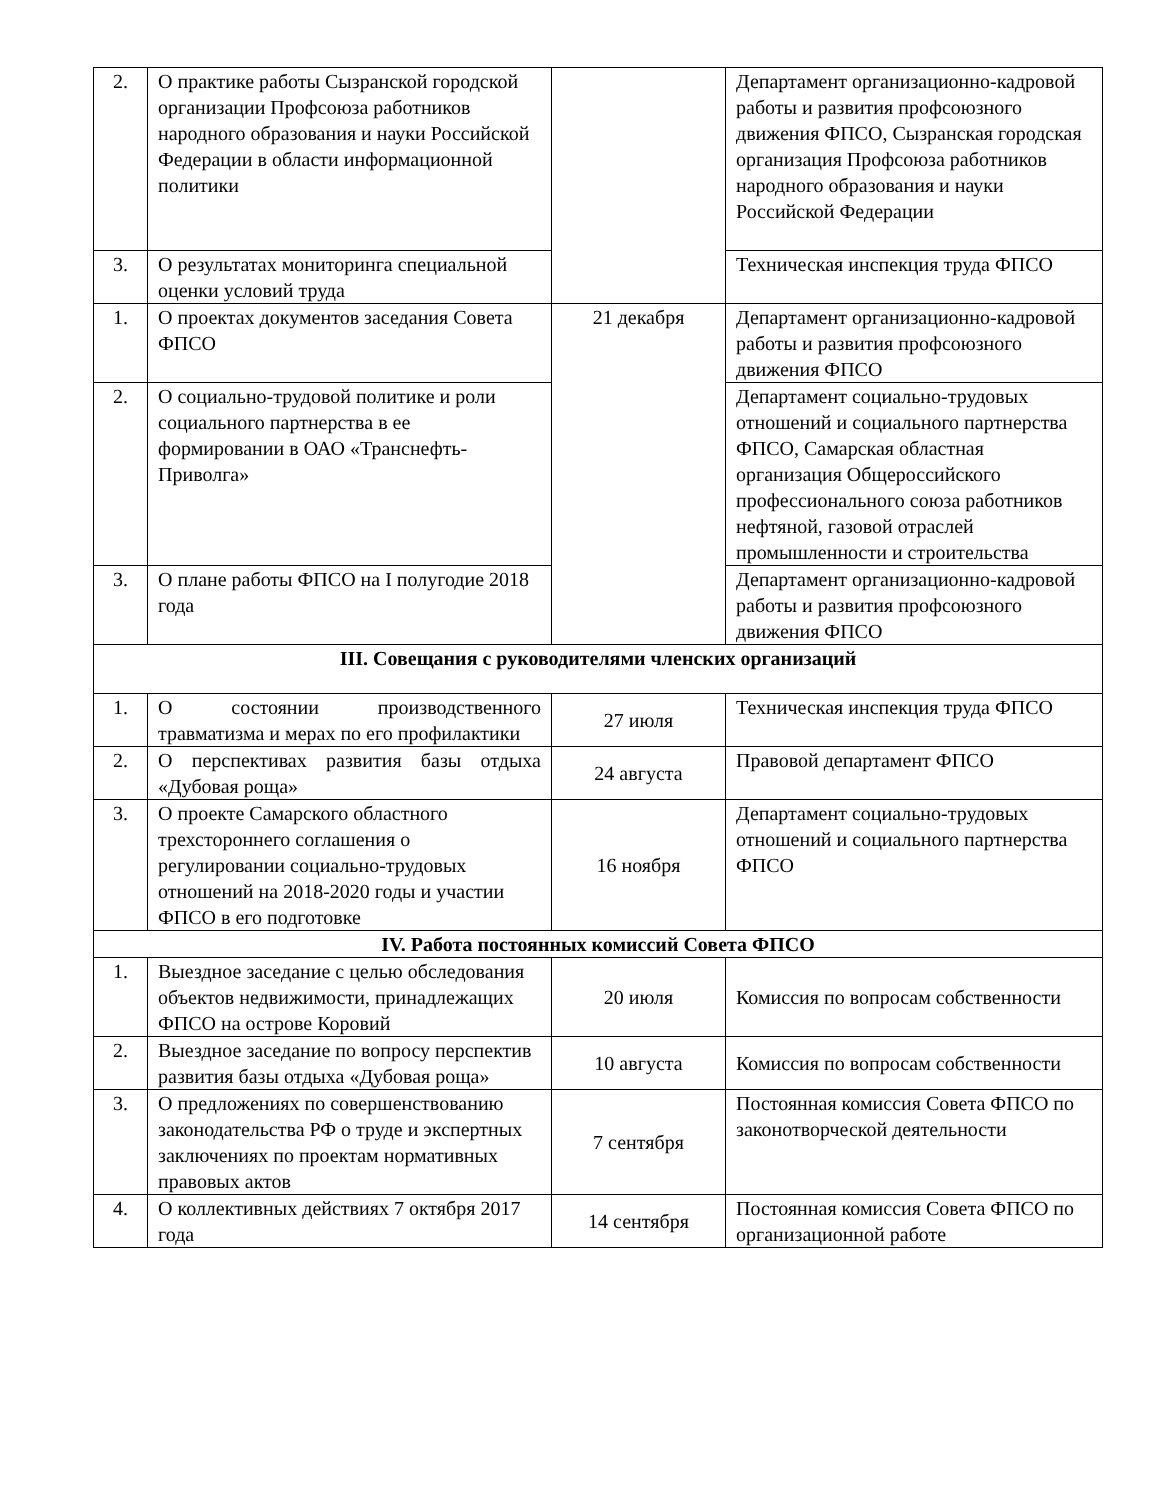| 2. | О практике работы Сызранской городской организации Профсоюза работников народного образования и науки Российской Федерации в области информационной политики | | Департамент организационно-кадровой работы и развития профсоюзного движения ФПСО, Сызранская городская организация Профсоюза работников народного образования и науки Российской Федерации |
| 3. | О результатах мониторинга специальной оценки условий труда | | Техническая инспекция труда ФПСО |
| 1. | О проектах документов заседания Совета ФПСО | 21 декабря | Департамент организационно-кадровой работы и развития профсоюзного движения ФПСО |
| 2. | О социально-трудовой политике и роли социального партнерства в ее формировании в ОАО «Транснефть-Приволга» | | Департамент социально-трудовых отношений и социального партнерства ФПСО, Самарская областная организация Общероссийского профессионального союза работников нефтяной, газовой отраслей промышленности и строительства |
| 3. | О плане работы ФПСО на I полугодие 2018 года | | Департамент организационно-кадровой работы и развития профсоюзного движения ФПСО |
| III. Совещания с руководителями членских организаций | | | |
| 1. | О состоянии производственного травматизма и мерах по его профилактики | 27 июля | Техническая инспекция труда ФПСО |
| 2. | О перспективах развития базы отдыха «Дубовая роща» | 24 августа | Правовой департамент ФПСО |
| 3. | О проекте Самарского областного трехстороннего соглашения о регулировании социально-трудовых отношений на 2018-2020 годы и участии ФПСО в его подготовке | 16 ноября | Департамент социально-трудовых отношений и социального партнерства ФПСО |
| IV. Работа постоянных комиссий Совета ФПСО | | | |
| 1. | Выездное заседание с целью обследования объектов недвижимости, принадлежащих ФПСО на острове Коровий | 20 июля | Комиссия по вопросам собственности |
| 2. | Выездное заседание по вопросу перспектив развития базы отдыха «Дубовая роща» | 10 августа | Комиссия по вопросам собственности |
| 3. | О предложениях по совершенствованию законодательства РФ о труде и экспертных заключениях по проектам нормативных правовых актов | 7 сентября | Постоянная комиссия Совета ФПСО по законотворческой деятельности |
| 4. | О коллективных действиях 7 октября 2017 года | 14 сентября | Постоянная комиссия Совета ФПСО по организационной работе |